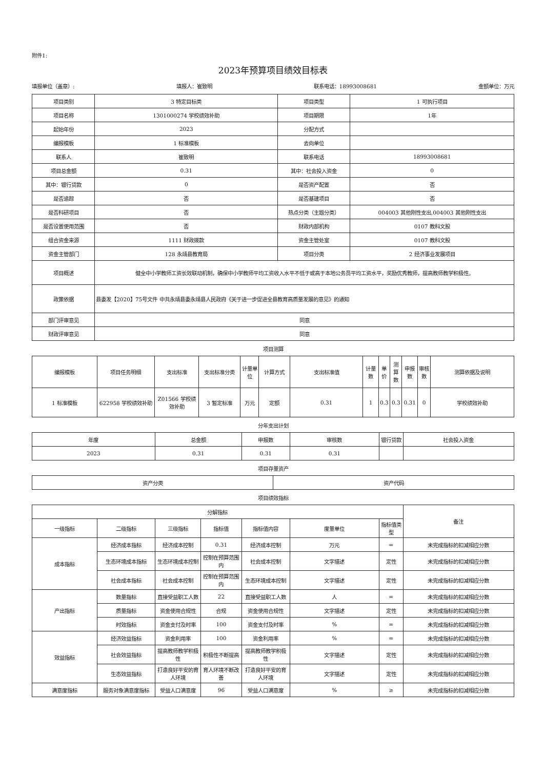附件1:
2023年预算项目绩效目标表
填报单位（盖章）: 填报人：崔致明 联系电话：18993008681 金额单位：万元
| 项目类别 | 3 特定目标类 | 项目类型 | 1 可执行项目 |
| 项目名称 | 1301000274 学校绩效补助 | 项目期限 | 1年 |
| 起始年份 | 2023 | 分配方式 | |
| 编报模板 | 1 标准模板 | 去向单位 | |
| 联系人 | 崔致明 | 联系电话 | 18993008681 |
| 项目总金额 | 0.31 | 其中：社会投入资金 | 0 |
| 其中：银行贷款 | 0 | 是否资产配置 | 否 |
| 是否追踪 | 否 | 是否基建项目 | 否 |
| 是否科研项目 | 否 | 热点分类（主题分类） | 004003 其他刚性支出,004003 其他刚性支出 |
| 是否设置使用范围 | 否 | 财政内部机构 | 0107 教科文股 |
| 组合资金来源 | 1111 财政拨款 | 资金主管处室 | 0107 教科文股 |
| 资金主管部门 | 128 永靖县教育局 | 项目分类 | 2 经济事业发展项目 |
| 项目概述 | 健全中小学教师工资长效联动机制，确保中小学教师平均工资收入水平不低于或高于本地公务员平均工资水平，奖励优秀教师，提高教师教学积极性。 | | |
| 政策依据 | 县委发【2020】75号文件 中共永靖县委永靖县人民政府《关于进一步促进全县教育高质量发展的意见》的通知 | | |
| 部门评审意见 | 同意 | | |
| 财政评审意见 | 同意 | | |
项目测算
| 编报模板 | 项目任务明细 | 支出标准 | 支出标准分类 | 计量单位 | 计算方式 | 支出标准值 | 计量数 | 单价 | 测算数 | 申报数 | 审核数 | 测算依据及说明 |
| --- | --- | --- | --- | --- | --- | --- | --- | --- | --- | --- | --- | --- |
| 1 标准模板 | 622958 学校绩效补助 | Z01566 学校绩效补助 | 3 暂定标准 | 万元 | 定额 | 0.31 | 1 | 0.3 | 0.3 | 0.31 | 0 | 学校绩效补助 |
分年支出计划
| 年度 | 总金额 | 申报数 | 审核数 | 银行贷款 | 社会投入资金 |
| --- | --- | --- | --- | --- | --- |
| 2023 | 0.31 | 0.31 | 0.31 | | |
项目存量资产
| 资产分类 | 资产代码 |
| --- | --- |
项目绩效指标
| 分解指标 | | | | | | | 备注 |
| --- | --- | --- | --- | --- | --- | --- | --- |
| 一级指标 | 二级指标 | 三级指标 | 指标值 | 指标值内容 | 度量单位 | 指标值类型 | |
| 成本指标 | 经济成本指标 | 经济成本控制 | 0.31 | 经济成本控制 | 万元 | = | 未完成指标的扣减相应分数 |
| | 生态环境成本指标 | 生态环境成本控制 | 控制在预算范围内 | 社会成本控制 | 文字描述 | 定性 | 未完成指标的扣减相应分数 |
| | 社会成本指标 | 社会成本控制 | 控制在预算范围内 | 生态环境成本控制 | 文字描述 | 定性 | 未完成指标的扣减相应分数 |
| 产出指标 | 数量指标 | 直接受益职工人数 | 22 | 直接受益职工人数 | 人 | = | 未完成指标的扣减相应分数 |
| | 质量指标 | 资金使用合规性 | 合规 | 资金使用合规性 | 文字描述 | 定性 | 未完成指标的扣减相应分数 |
| | 时效指标 | 资金支付及时率 | 100 | 资金支付及时率 | % | = | 未完成指标的扣减相应分数 |
| 效益指标 | 经济效益指标 | 资金利用率 | 100 | 资金利用率 | % | = | 未完成指标的扣减相应分数 |
| | 社会效益指标 | 提高教师教学积极性 | 积极性不断提高 | 提高教师教学积极性 | 文字描述 | 定性 | 未完成指标的扣减相应分数 |
| | 生态效益指标 | 打造良好平安的育人环境 | 育人环境不断改善 | 打造良好平安的育人环境 | 文字描述 | 定性 | 未完成指标的扣减相应分数 |
| 满意度指标 | 服务对象满意度指标 | 受益人口满意度 | 96 | 受益人口满意度 | % | ≥ | 未完成指标的扣减相应分数 |